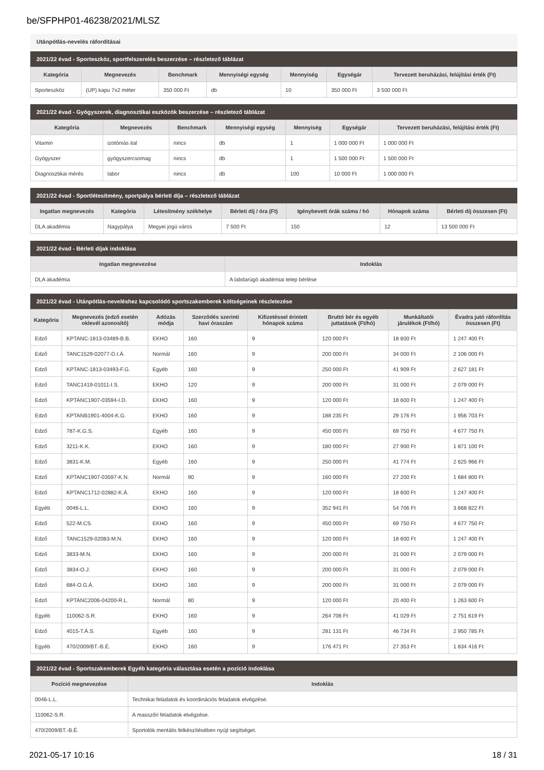be/SFPHP01-46238/2021/MLSZ
Utánpótlás-nevelés ráfordításai
2021/22 évad - Sporteszköz, sportfelszerelés beszerzése – részletező táblázat
| Kategória | Megnevezés | Benchmark | Mennyiségi egység | Mennyiség | Egységár | Tervezett beruházási, felújítási érték (Ft) |
| --- | --- | --- | --- | --- | --- | --- |
| Sporteszköz | (UP) kapu 7x2 méter | 350 000 Ft | db | 10 | 350 000 Ft | 3 500 000 Ft |
2021/22 évad - Gyógyszerek, diagnosztikai eszközök beszerzése – részletező táblázat
| Kategória | Megnevezés | Benchmark | Mennyiségi egység | Mennyiség | Egységár | Tervezett beruházási, felújítási érték (Ft) |
| --- | --- | --- | --- | --- | --- | --- |
| Vitamin | izotóniás ital | nincs | db | 1 | 1 000 000 Ft | 1 000 000 Ft |
| Gyógyszer | gyógyszercsomag | nincs | db | 1 | 1 500 000 Ft | 1 500 000 Ft |
| Diagnosztikai mérés | labor | nincs | db | 100 | 10 000 Ft | 1 000 000 Ft |
2021/22 évad - Sportlétesítmény, sportpálya bérleti díja – részletező táblázat
| Ingatlan megnevezés | Kategória | Létesítmény székhelye | Bérleti díj / óra (Ft) | Igénybevett órák száma / hó | Hónapok száma | Bérleti díj összesen (Ft) |
| --- | --- | --- | --- | --- | --- | --- |
| DLA akadémia | Nagypálya | Megyei jogú város | 7 500 Ft | 150 | 12 | 13 500 000 Ft |
2021/22 évad - Bérleti díjak indoklása
| Ingatlan megnevezése | Indoklás |
| --- | --- |
| DLA akadémia | A labdarúgó akadémiai telep bérlése |
2021/22 évad - Utánpótlás-neveléshez kapcsolódó sportszakemberek költségeinek részletezése
| Kategória | Megnevezés (edző esetén oklevél azonosító) | Adózás módja | Szerződés szerinti havi óraszám | Kifizetéssel érintett hónapok száma | Bruttó bér és egyéb juttatások (Ft/hó) | Munkáltatói járulékok (Ft/hó) | Évadra jutó ráfordítás összesen (Ft) |
| --- | --- | --- | --- | --- | --- | --- | --- |
| Edző | KPTANC-1813-03489-B.B. | EKHO | 160 | 9 | 120 000 Ft | 18 600 Ft | 1 247 400 Ft |
| Edző | TANC1529-02077-D.I.Á. | Normál | 160 | 9 | 200 000 Ft | 34 000 Ft | 2 106 000 Ft |
| Edző | KPTANC-1813-03493-F.G. | Egyéb | 160 | 9 | 250 000 Ft | 41 909 Ft | 2 627 181 Ft |
| Edző | TANC1419-01011-I.S. | EKHO | 120 | 9 | 200 000 Ft | 31 000 Ft | 2 079 000 Ft |
| Edző | KPTANC1907-03594-I.D. | EKHO | 160 | 9 | 120 000 Ft | 18 600 Ft | 1 247 400 Ft |
| Edző | KPTANB1901-4004-K.G. | EKHO | 160 | 9 | 188 235 Ft | 29 176 Ft | 1 956 703 Ft |
| Edző | 787-K.G.S. | Egyéb | 160 | 9 | 450 000 Ft | 69 750 Ft | 4 677 750 Ft |
| Edző | 3211-K.K. | EKHO | 160 | 9 | 180 000 Ft | 27 900 Ft | 1 871 100 Ft |
| Edző | 3831-K.M. | Egyéb | 160 | 9 | 250 000 Ft | 41 774 Ft | 2 625 966 Ft |
| Edző | KPTANC1907-03597-K.N. | Normál | 90 | 9 | 160 000 Ft | 27 200 Ft | 1 684 800 Ft |
| Edző | KPTANC1712-02882-K.Á. | EKHO | 160 | 9 | 120 000 Ft | 18 600 Ft | 1 247 400 Ft |
| Egyéb | 0046-L.L. | EKHO | 160 | 9 | 352 941 Ft | 54 706 Ft | 3 668 822 Ft |
| Edző | 522-M.CS. | EKHO | 160 | 9 | 450 000 Ft | 69 750 Ft | 4 677 750 Ft |
| Edző | TANC1529-02083-M.N. | EKHO | 160 | 9 | 120 000 Ft | 18 600 Ft | 1 247 400 Ft |
| Edző | 3833-M.N. | EKHO | 160 | 9 | 200 000 Ft | 31 000 Ft | 2 079 000 Ft |
| Edző | 3834-O.J. | EKHO | 160 | 9 | 200 000 Ft | 31 000 Ft | 2 079 000 Ft |
| Edző | 684-O.G.Á. | EKHO | 160 | 9 | 200 000 Ft | 31 000 Ft | 2 079 000 Ft |
| Edző | KPTANC2006-04200-R.L. | Normál | 80 | 9 | 120 000 Ft | 20 400 Ft | 1 263 600 Ft |
| Egyéb | 110062-S.R. | EKHO | 160 | 9 | 264 706 Ft | 41 029 Ft | 2 751 619 Ft |
| Edző | 4015-T.Á.S. | Egyéb | 160 | 9 | 281 131 Ft | 46 734 Ft | 2 950 785 Ft |
| Egyéb | 470/2009/BT.-B.É. | EKHO | 160 | 9 | 176 471 Ft | 27 353 Ft | 1 834 416 Ft |
2021/22 évad - Sportszakemberek Egyéb kategória választása esetén a pozíció indoklása
| Pozíció megnevezése | Indoklás |
| --- | --- |
| 0046-L.L. | Technikai feladatok és koordinációs feladatok elvégzése. |
| 110062-S.R. | A masszőri feladatok elvégzése. |
| 470/2009/BT.-B.É. | Sportolók mentális felkészítésében nyújt segítséget. |
2021-05-17 10:16 18 / 31